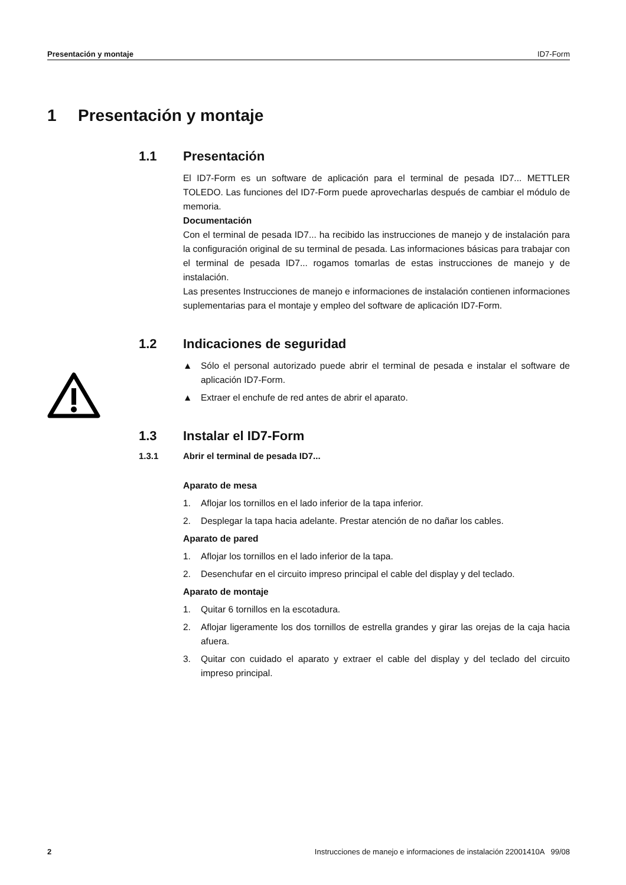Presentación y montaje ID7-Form
1 Presentación y montaje
1.1 Presentación
El ID7-Form es un software de aplicación para el terminal de pesada ID7... METTLER TOLEDO. Las funciones del ID7-Form puede aprovecharlas después de cambiar el módulo de memoria.
Documentación
Con el terminal de pesada ID7... ha recibido las instrucciones de manejo y de instalación para la configuración original de su terminal de pesada. Las informaciones básicas para trabajar con el terminal de pesada ID7... rogamos tomarlas de estas instrucciones de manejo y de instalación.
Las presentes Instrucciones de manejo e informaciones de instalación contienen informaciones suplementarias para el montaje y empleo del software de aplicación ID7-Form.
1.2 Indicaciones de seguridad
▲ Sólo el personal autorizado puede abrir el terminal de pesada e instalar el software de aplicación ID7-Form.
▲ Extraer el enchufe de red antes de abrir el aparato.
1.3 Instalar el ID7-Form
1.3.1 Abrir el terminal de pesada ID7...
Aparato de mesa
1. Aflojar los tornillos en el lado inferior de la tapa inferior.
2. Desplegar la tapa hacia adelante. Prestar atención de no dañar los cables.
Aparato de pared
1. Aflojar los tornillos en el lado inferior de la tapa.
2. Desenchufar en el circuito impreso principal el cable del display y del teclado.
Aparato de montaje
1. Quitar 6 tornillos en la escotadura.
2. Aflojar ligeramente los dos tornillos de estrella grandes y girar las orejas de la caja hacia afuera.
3. Quitar con cuidado el aparato y extraer el cable del display y del teclado del circuito impreso principal.
2 Instrucciones de manejo e informaciones de instalación 22001410A 99/08